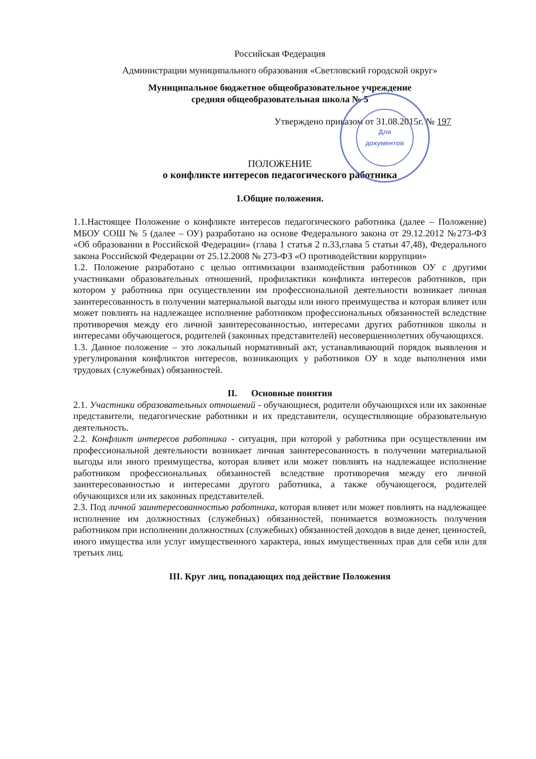Для
документов
Российская Федерация
Администрации муниципального образования «Светловский городской округ»
Муниципальное бюджетное общеобразовательное учреждение
средняя общеобразовательная школа № 5
Утверждено приказом от 31.08.2015г. № 197
ПОЛОЖЕНИЕ
о конфликте интересов педагогического работника
1.Общие положения.
1.1.Настоящее Положение о конфликте интересов педагогического работника (далее – Положение) МБОУ СОШ № 5 (далее – ОУ) разработано на основе Федерального закона от 29.12.2012 №273-ФЗ «Об образовании в Российской Федерации» (глава 1 статья 2 п.33,глава 5 статьи 47,48), Федерального закона Российской Федерации от 25.12.2008 № 273-ФЗ «О противодействии коррупции»
1.2. Положение разработано с целью оптимизации взаимодействия работников ОУ с другими участниками образовательных отношений, профилактики конфликта интересов работников, при котором у работника при осуществлении им профессиональной деятельности возникает личная заинтересованность в получении материальной выгоды или иного преимущества и которая влияет или может повлиять на надлежащее исполнение работником профессиональных обязанностей вследствие противоречия между его личной заинтересованностью, интересами других работников школы и интересами обучающегося, родителей (законных представителей) несовершеннолетних обучающихся.
1.3. Данное положение – это локальный нормативный акт, устанавливающий порядок выявления и урегулирования конфликтов интересов, возникающих у работников ОУ в ходе выполнения ими трудовых (служебных) обязанностей.
II. Основные понятия
2.1. Участники образовательных отношений - обучающиеся, родители обучающихся или их законные представители, педагогические работники и их представители, осуществляющие образовательную деятельность.
2.2. Конфликт интересов работника - ситуация, при которой у работника при осуществлении им профессиональной деятельности возникает личная заинтересованность в получении материальной выгоды или иного преимущества, которая влияет или может повлиять на надлежащее исполнение работником профессиональных обязанностей вследствие противоречия между его личной заинтересованностью и интересами другого работника, а также обучающегося, родителей обучающихся или их законных представителей.
2.3. Под личной заинтересованностью работника, которая влияет или может повлиять на надлежащее исполнение им должностных (служебных) обязанностей, понимается возможность получения работником при исполнении должностных (служебных) обязанностей доходов в виде денег, ценностей, иного имущества или услуг имущественного характера, иных имущественных прав для себя или для третьих лиц.
III. Круг лиц, попадающих под действие Положения